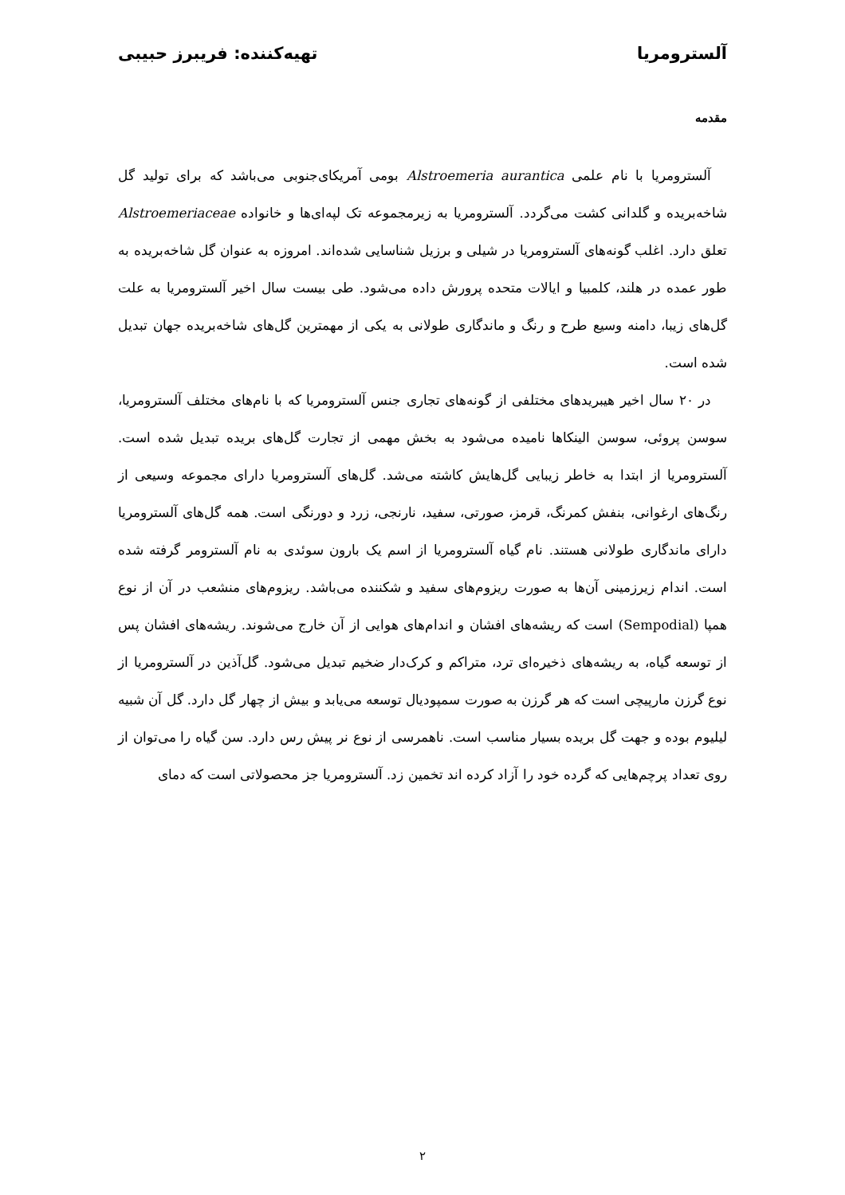آلسترومریا تهیه‌کننده: فریبرز حبیبی
مقدمه
آلسترومریا با نام علمی Alstroemeria aurantica بومی آمریکای‌جنوبی می‌باشد که برای تولید گل شاخه‌بریده و گلدانی کشت می‌گردد. آلسترومریا به زیرمجموعه تک لپه‌ای‌ها و خانواده Alstroemeriaceae تعلق دارد. اغلب گونه‌های آلسترومریا در شیلی و برزیل شناسایی شده‌اند. امروزه به عنوان گل شاخه‌بریده به طور عمده در هلند، کلمبیا و ایالات متحده پرورش داده می‌شود. طی بیست سال اخیر آلسترومریا به علت گل‌های زیبا، دامنه وسیع طرح و رنگ و ماندگاری طولانی به یکی از مهمترین گل‌های شاخه‌بریده جهان تبدیل شده است.
در ۲۰ سال اخیر هیبریدهای مختلفی از گونه‌های تجاری جنس آلسترومریا که با نام‌های مختلف آلسترومریا، سوسن پروئی، سوسن الینکاها نامیده می‌شود به بخش مهمی از تجارت گل‌های بریده تبدیل شده است. آلسترومریا از ابتدا به خاطر زیبایی گل‌هایش کاشته می‌شد. گل‌های آلسترومریا دارای مجموعه وسیعی از رنگ‌های ارغوانی، بنفش کمرنگ، قرمز، صورتی، سفید، نارنجی، زرد و دورنگی است. همه گل‌های آلسترومریا دارای ماندگاری طولانی هستند. نام گیاه آلسترومریا از اسم یک بارون سوئدی به نام آلسترومر گرفته شده است. اندام زیرزمینی آن‌ها به صورت ریزوم‌های سفید و شکننده می‌باشد. ریزوم‌های منشعب در آن از نوع همپا (Sempodial) است که ریشه‌های افشان و اندام‌های هوایی از آن خارج می‌شوند. ریشه‌های افشان پس از توسعه گیاه، به ریشه‌های ذخیره‌ای ترد، متراکم و کرک‌دار ضخیم تبدیل می‌شود. گل‌آذین در آلسترومریا از نوع گرزن مارپیچی است که هر گرزن به صورت سمپودیال توسعه می‌یابد و بیش از چهار گل دارد. گل آن شبیه لیلیوم بوده و جهت گل بریده بسیار مناسب است. ناهمرسی از نوع نر پیش رس دارد. سن گیاه را می‌توان از روی تعداد پرچم‌هایی که گرده خود را آزاد کرده اند تخمین زد. آلسترومریا جز محصولاتی است که دمای
۲